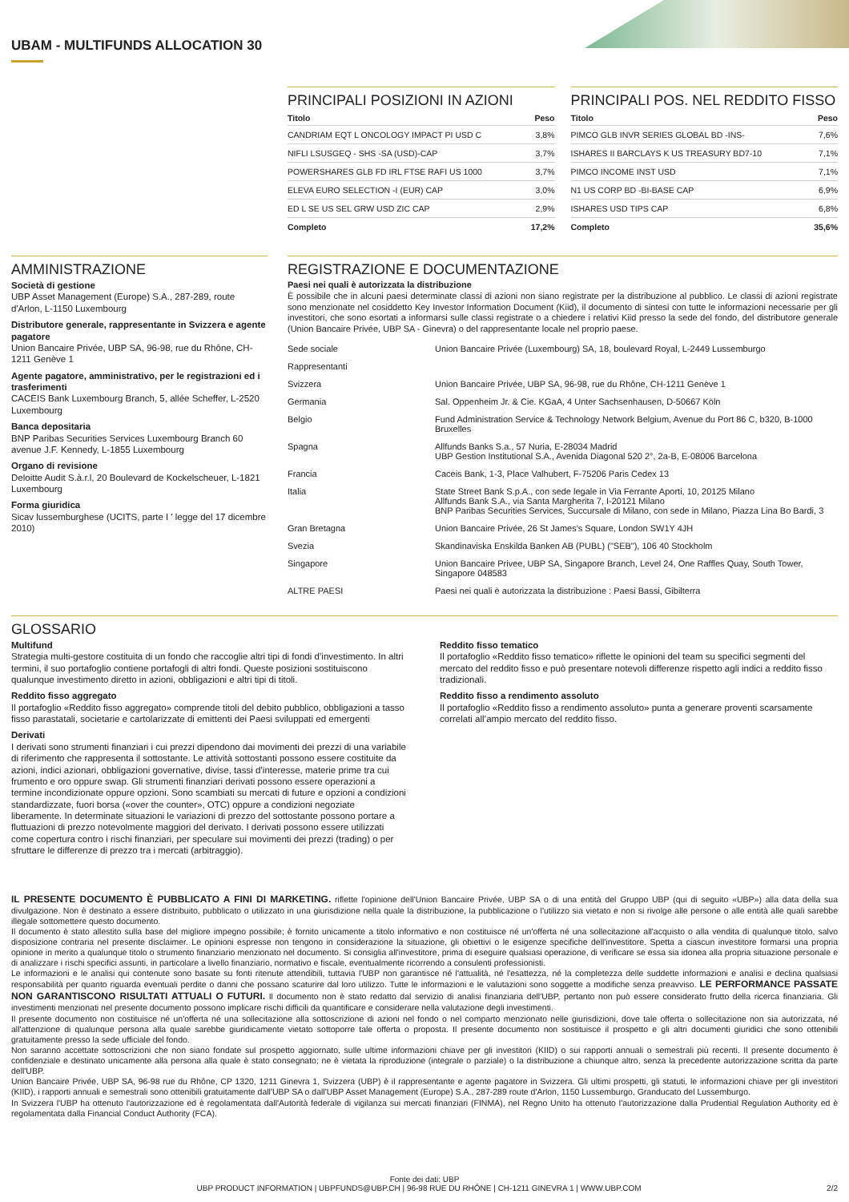UBAM - MULTIFUNDS ALLOCATION 30
PRINCIPALI POSIZIONI IN AZIONI
| Titolo | Peso |
| --- | --- |
| CANDRIAM EQT L ONCOLOGY IMPACT PI USD C | 3,8% |
| NIFLI LSUSGEQ - SHS -SA (USD)-CAP | 3,7% |
| POWERSHARES GLB FD IRL FTSE RAFI US 1000 | 3,7% |
| ELEVA EURO SELECTION -I (EUR) CAP | 3,0% |
| ED L SE US SEL GRW USD ZIC CAP | 2,9% |
| Completo | 17,2% |
PRINCIPALI POS. NEL REDDITO FISSO
| Titolo | Peso |
| --- | --- |
| PIMCO GLB INVR SERIES GLOBAL BD -INS- | 7,6% |
| ISHARES II BARCLAYS K US TREASURY BD7-10 | 7,1% |
| PIMCO INCOME INST USD | 7,1% |
| N1 US CORP BD -BI-BASE CAP | 6,9% |
| ISHARES USD TIPS CAP | 6,8% |
| Completo | 35,6% |
AMMINISTRAZIONE
Società di gestione
UBP Asset Management (Europe) S.A., 287-289, route d'Arlon, L-1150 Luxembourg
Distributore generale, rappresentante in Svizzera e agente pagatore
Union Bancaire Privée, UBP SA, 96-98, rue du Rhône, CH-1211 Genève 1
Agente pagatore, amministrativo, per le registrazioni ed i trasferimenti
CACEIS Bank Luxembourg Branch, 5, allée Scheffer, L-2520 Luxembourg
Banca depositaria
BNP Paribas Securities Services Luxembourg Branch 60 avenue J.F. Kennedy, L-1855 Luxembourg
Organo di revisione
Deloitte Audit S.à.r.l, 20 Boulevard de Kockelscheuer, L-1821 Luxembourg
Forma giuridica
Sicav lussemburghese (UCITS, parte I ' legge del 17 dicembre 2010)
REGISTRAZIONE E DOCUMENTAZIONE
Paesi nei quali è autorizzata la distribuzione
È possibile che in alcuni paesi determinate classi di azioni non siano registrate per la distribuzione al pubblico. Le classi di azioni registrate sono menzionate nel cosiddetto Key Investor Information Document (Kiid), il documento di sintesi con tutte le informazioni necessarie per gli investitori, che sono esortati a informarsi sulle classi registrate o a chiedere i relativi Kiid presso la sede del fondo, del distributore generale (Union Bancaire Privée, UBP SA - Ginevra) o del rappresentante locale nel proprio paese.
| Sede sociale | Union Bancaire Privée (Luxembourg) SA, 18, boulevard Royal, L-2449 Lussemburgo |
| Rappresentanti | |
| Svizzera | Union Bancaire Privée, UBP SA, 96-98, rue du Rhône, CH-1211 Genève 1 |
| Germania | Sal. Oppenheim Jr. & Cie. KGaA, 4 Unter Sachsenhausen, D-50667 Köln |
| Belgio | Fund Administration Service & Technology Network Belgium, Avenue du Port 86 C, b320, B-1000 Bruxelles |
| Spagna | Allfunds Banks S.a., 57 Nuria, E-28034 Madrid UBP Gestion Institutional S.A., Avenida Diagonal 520 2°, 2a-B, E-08006 Barcelona |
| Francia | Caceis Bank, 1-3, Place Valhubert, F-75206 Paris Cedex 13 |
| Italia | State Street Bank S.p.A., con sede legale in Via Ferrante Aporti, 10, 20125 Milano Allfunds Bank S.A., via Santa Margherita 7, I-20121 Milano BNP Paribas Securities Services, Succursale di Milano, con sede in Milano, Piazza Lina Bo Bardi, 3 |
| Gran Bretagna | Union Bancaire Privée, 26 St James's Square, London SW1Y 4JH |
| Svezia | Skandinaviska Enskilda Banken AB (PUBL) ("SEB"), 106 40 Stockholm |
| Singapore | Union Bancaire Privee, UBP SA, Singapore Branch, Level 24, One Raffles Quay, South Tower, Singapore 048583 |
| ALTRE PAESI | Paesi nei quali è autorizzata la distribuzione : Paesi Bassi, Gibilterra |
GLOSSARIO
Multifund
Strategia multi-gestore costituita di un fondo che raccoglie altri tipi di fondi d’investimento. In altri termini, il suo portafoglio contiene portafogli di altri fondi. Queste posizioni sostituiscono qualunque investimento diretto in azioni, obbligazioni e altri tipi di titoli.
Reddito fisso aggregato
Il portafoglio «Reddito fisso aggregato» comprende titoli del debito pubblico, obbligazioni a tasso fisso parastatali, societarie e cartolarizzate di emittenti dei Paesi sviluppati ed emergenti
Derivati
I derivati sono strumenti finanziari i cui prezzi dipendono dai movimenti dei prezzi di una variabile di riferimento che rappresenta il sottostante. Le attività sottostanti possono essere costituite da azioni, indici azionari, obbligazioni governative, divise, tassi d’interesse, materie prime tra cui frumento e oro oppure swap. Gli strumenti finanziari derivati possono essere operazioni a termine incondizionate oppure opzioni. Sono scambiati su mercati di future e opzioni a condizioni standardizzate, fuori borsa («over the counter», OTC) oppure a condizioni negoziate liberamente. In determinate situazioni le variazioni di prezzo del sottostante possono portare a fluttuazioni di prezzo notevolmente maggiori del derivato. I derivati possono essere utilizzati come copertura contro i rischi finanziari, per speculare sui movimenti dei prezzi (trading) o per sfruttare le differenze di prezzo tra i mercati (arbitraggio).
Reddito fisso tematico
Il portafoglio «Reddito fisso tematico» riflette le opinioni del team su specifici segmenti del mercato del reddito fisso e può presentare notevoli differenze rispetto agli indici a reddito fisso tradizionali.
Reddito fisso a rendimento assoluto
Il portafoglio «Reddito fisso a rendimento assoluto» punta a generare proventi scarsamente correlati all’ampio mercato del reddito fisso.
IL PRESENTE DOCUMENTO È PUBBLICATO A FINI DI MARKETING. riflette l'opinione dell'Union Bancaire Privée, UBP SA o di una entità del Gruppo UBP (qui di seguito «UBP») alla data della sua divulgazione. Non è destinato a essere distribuito, pubblicato o utilizzato in una giurisdizione nella quale la distribuzione, la pubblicazione o l'utilizzo sia vietato e non si rivolge alle persone o alle entità alle quali sarebbe illegale sottomettere questo documento.
Il documento è stato allestito sulla base del migliore impegno possibile; è fornito unicamente a titolo informativo e non costituisce né un'offerta né una sollecitazione all'acquisto o alla vendita di qualunque titolo, salvo disposizione contraria nel presente disclaimer. Le opinioni espresse non tengono in considerazione la situazione, gli obiettivi o le esigenze specifiche dell'investitore. Spetta a ciascun investitore formarsi una propria opinione in merito a qualunque titolo o strumento finanziario menzionato nel documento. Si consiglia all'investitore, prima di eseguire qualsiasi operazione, di verificare se essa sia idonea alla propria situazione personale e di analizzare i rischi specifici assunti, in particolare a livello finanziario, normativo e fiscale, eventualmente ricorrendo a consulenti professionisti.
Le informazioni e le analisi qui contenute sono basate su fonti ritenute attendibili, tuttavia l'UBP non garantisce né l'attualità, né l'esattezza, né la completezza delle suddette informazioni e analisi e declina qualsiasi responsabilità per quanto riguarda eventuali perdite o danni che possano scaturire dal loro utilizzo. Tutte le informazioni e le valutazioni sono soggette a modifiche senza preavviso. LE PERFORMANCE PASSATE NON GARANTISCONO RISULTATI ATTUALI O FUTURI. Il documento non è stato redatto dal servizio di analisi finanziaria dell'UBP, pertanto non può essere considerato frutto della ricerca finanziaria. Gli investimenti menzionati nel presente documento possono implicare rischi difficili da quantificare e considerare nella valutazione degli investimenti.
Il presente documento non costituisce né un'offerta né una sollecitazione alla sottoscrizione di azioni nel fondo o nel comparto menzionato nelle giurisdizioni, dove tale offerta o sollecitazione non sia autorizzata, né all'attenzione di qualunque persona alla quale sarebbe giuridicamente vietato sottoporre tale offerta o proposta. Il presente documento non sostituisce il prospetto e gli altri documenti giuridici che sono ottenibili gratuitamente presso la sede ufficiale del fondo.
Non saranno accettate sottoscrizioni che non siano fondate sul prospetto aggiornato, sulle ultime informazioni chiave per gli investitori (KIID) o sui rapporti annuali o semestrali più recenti. Il presente documento è confidenziale e destinato unicamente alla persona alla quale è stato consegnato; ne è vietata la riproduzione (integrale o parziale) o la distribuzione a chiunque altro, senza la precedente autorizzazione scritta da parte dell'UBP.
Union Bancaire Privée, UBP SA, 96-98 rue du Rhône, CP 1320, 1211 Ginevra 1, Svizzera (UBP) è il rappresentante e agente pagatore in Svizzera. Gli ultimi prospetti, gli statuti, le informazioni chiave per gli investitori (KIID), i rapporti annuali e semestrali sono ottenibili gratuitamente dall'UBP SA o dall'UBP Asset Management (Europe) S.A., 287-289 route d'Arlon, 1150 Lussemburgo, Granducato del Lussemburgo.
In Svizzera l'UBP ha ottenuto l'autorizzazione ed è regolamentata dall'Autorità federale di vigilanza sui mercati finanziari (FINMA), nel Regno Unito ha ottenuto l'autorizzazione dalla Prudential Regulation Authority ed è regolamentata dalla Financial Conduct Authority (FCA).
Fonte dei dati: UBP
UBP PRODUCT INFORMATION | UBPFUNDS@UBP.CH | 96-98 RUE DU RHÔNE | CH-1211 GINEVRA 1 | WWW.UBP.COM 2/2